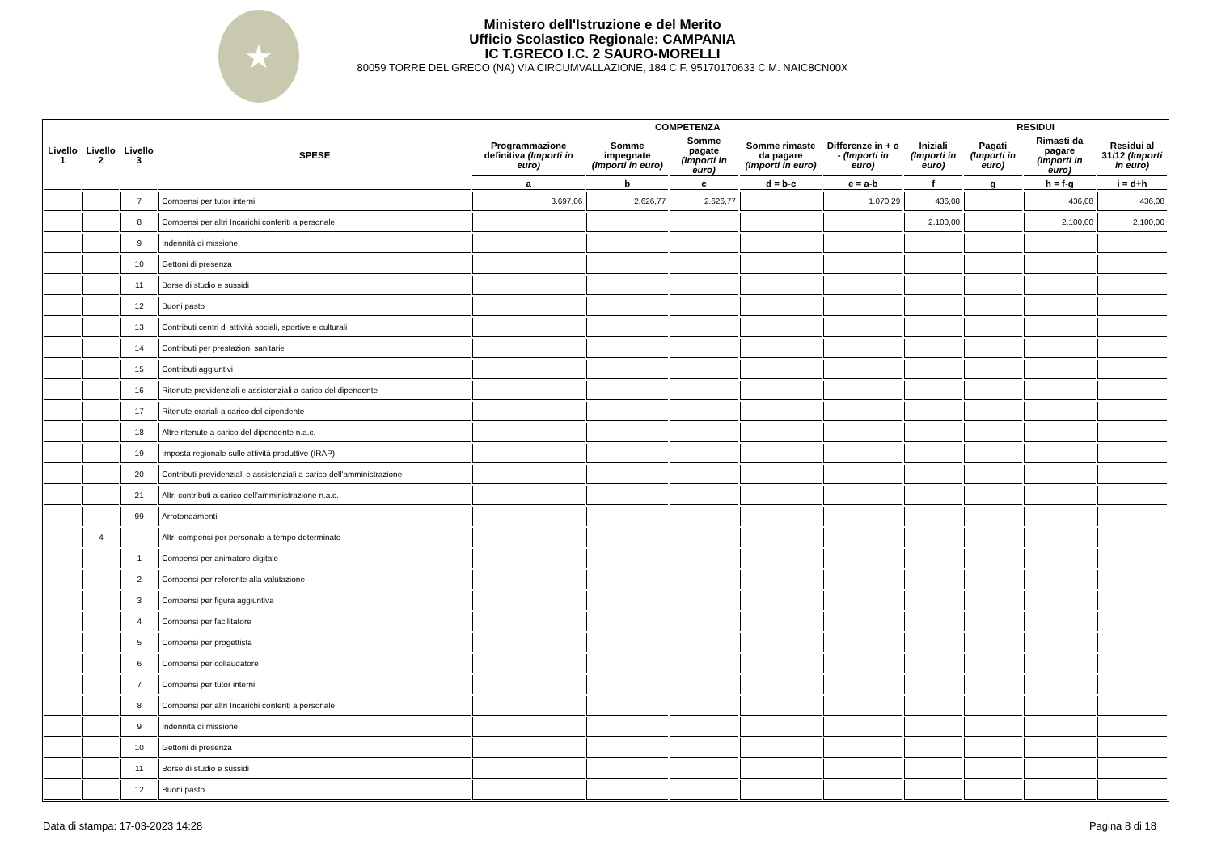★
Ministero dell'Istruzione e del Merito
Ufficio Scolastico Regionale: CAMPANIA
IC T.GRECO I.C. 2 SAURO-MORELLI
80059 TORRE DEL GRECO (NA) VIA CIRCUMVALLAZIONE, 184 C.F. 95170170633 C.M. NAIC8CN00X
| Livello 1 | Livello 2 | Livello 3 | SPESE | COMPETENZA | | | | | RESIDUI | | | |
| --- | --- | --- | --- | --- | --- | --- | --- | --- | --- | --- | --- | --- |
| | | | | Programmazione definitiva (Importi in euro) | Somme impegnate (Importi in euro) | Somme pagate (Importi in euro) | Somme rimaste da pagare (Importi in euro) | Differenze in + o - (Importi in euro) | Iniziali (Importi in euro) | Pagati (Importi in euro) | Rimasti da pagare (Importi in euro) | Residui al 31/12 (Importi in euro) |
| | | | | a | b | c | d = b-c | e = a-b | f | g | h = f-g | i = d+h |
| | | 7 | Compensi per tutor interni | 3.697,06 | 2.626,77 | 2.626,77 | | 1.070,29 | 436,08 | | 436,08 | 436,08 |
| | | 8 | Compensi per altri Incarichi conferiti a personale | | | | | | 2.100,00 | | 2.100,00 | 2.100,00 |
| | | 9 | Indennità di missione | | | | | | | | | |
| | | 10 | Gettoni di presenza | | | | | | | | | |
| | | 11 | Borse di studio e sussidi | | | | | | | | | |
| | | 12 | Buoni pasto | | | | | | | | | |
| | | 13 | Contributi centri di attività sociali, sportive e culturali | | | | | | | | | |
| | | 14 | Contributi per prestazioni sanitarie | | | | | | | | | |
| | | 15 | Contributi aggiuntivi | | | | | | | | | |
| | | 16 | Ritenute previdenziali e assistenziali a carico del dipendente | | | | | | | | | |
| | | 17 | Ritenute erariali a carico del dipendente | | | | | | | | | |
| | | 18 | Altre ritenute a carico del dipendente n.a.c. | | | | | | | | | |
| | | 19 | Imposta regionale sulle attività produttive (IRAP) | | | | | | | | | |
| | | 20 | Contributi previdenziali e assistenziali a carico dell'amministrazione | | | | | | | | | |
| | | 21 | Altri contributi a carico dell'amministrazione n.a.c. | | | | | | | | | |
| | | 99 | Arrotondamenti | | | | | | | | | |
| | 4 | | Altri compensi per personale a tempo determinato | | | | | | | | | |
| | | 1 | Compensi per animatore digitale | | | | | | | | | |
| | | 2 | Compensi per referente alla valutazione | | | | | | | | | |
| | | 3 | Compensi per figura aggiuntiva | | | | | | | | | |
| | | 4 | Compensi per facilitatore | | | | | | | | | |
| | | 5 | Compensi per progettista | | | | | | | | | |
| | | 6 | Compensi per collaudatore | | | | | | | | | |
| | | 7 | Compensi per tutor interni | | | | | | | | | |
| | | 8 | Compensi per altri Incarichi conferiti a personale | | | | | | | | | |
| | | 9 | Indennità di missione | | | | | | | | | |
| | | 10 | Gettoni di presenza | | | | | | | | | |
| | | 11 | Borse di studio e sussidi | | | | | | | | | |
| | | 12 | Buoni pasto | | | | | | | | | |
Data di stampa: 17-03-2023 14:28 Pagina 8 di 18